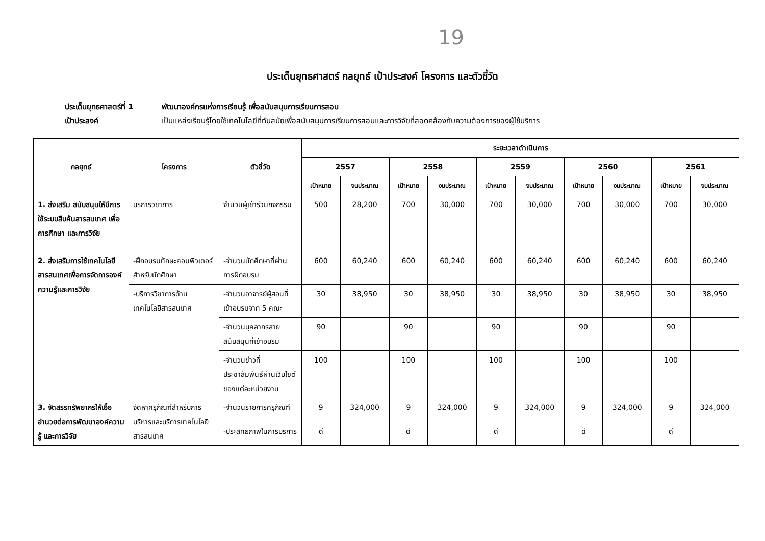19
ประเด็นยุทธศาสตร์ กลยุทธ์ เป้าประสงค์ โครงการ และตัวชี้วัด
ประเด็นยุทธศาสตร์ที่ 1 พัฒนาองค์กรแห่งการเรียนรู้ เพื่อสนับสนุนการเรียนการสอน
เป้าประสงค์ เป็นแหล่งเรียนรู้โดยใช้เทคโนโลยีที่ทันสมัยเพื่อสนับสนุนการเรียนการสอนและการวิจัยที่สอดคล้องกับความต้องการของผู้ใช้บริการ
| กลยุทธ์ | โครงการ | ตัวชี้วัด | ระยะเวลาดำเนินการ | | | | | | | | | |
| --- | --- | --- | --- | --- | --- | --- | --- | --- | --- | --- | --- | --- |
| | | | 2557 | | 2558 | | 2559 | | 2560 | | 2561 | |
| | | | เป้าหมาย | งบประมาณ | เป้าหมาย | งบประมาณ | เป้าหมาย | งบประมาณ | เป้าหมาย | งบประมาณ | เป้าหมาย | งบประมาณ |
| 1. ส่งเสริม สนับสนุนให้มีการใช้ระบบสืบค้นสารสนเทศ เพื่อการศึกษา และการวิจัย | บริการวิชาการ | จำนวนผู้เข้าร่วมกิจกรรม | 500 | 28,200 | 700 | 30,000 | 700 | 30,000 | 700 | 30,000 | 700 | 30,000 |
| 2. ส่งเสริมการใช้เทคโนโลยีสารสนเทศเพื่อการจัดการองค์ความรู้และการวิจัย | -ฝึกอบรมทักษะคอมพิวเตอร์สำหรับนักศึกษา | -จำนวนนักศึกษาที่ผ่านการฝึกอบรม | 600 | 60,240 | 600 | 60,240 | 600 | 60,240 | 600 | 60,240 | 600 | 60,240 |
| | -บริการวิชาการด้านเทคโนโลยีสารสนเทศ | -จำนวนอาจารย์ผู้สอนที่เข้าอบรมจาก 5 คณะ | 30 | 38,950 | 30 | 38,950 | 30 | 38,950 | 30 | 38,950 | 30 | 38,950 |
| | | -จำนวนบุคลากรสายสนับสนุนที่เข้าอบรม | 90 | | 90 | | 90 | | 90 | | 90 | |
| | | -จำนวนข่าวที่ประชาสัมพันธ์ผ่านเว็บไซต์ของแต่ละหน่วยงาน | 100 | | 100 | | 100 | | 100 | | 100 | |
| 3. จัดสรรทรัพยากรให้เอื้ออำนวยต่อการพัฒนาองค์ความรู้ และการวิจัย | จัดหาครุภัณฑ์สำหรับการบริหารและบริการเทคโนโลยีสารสนเทศ | -จำนวนรายการครุภัณฑ์ | 9 | 324,000 | 9 | 324,000 | 9 | 324,000 | 9 | 324,000 | 9 | 324,000 |
| | | -ประสิทธิภาพในการบริการ | ดี | | ดี | | ดี | | ดี | | ดี | |